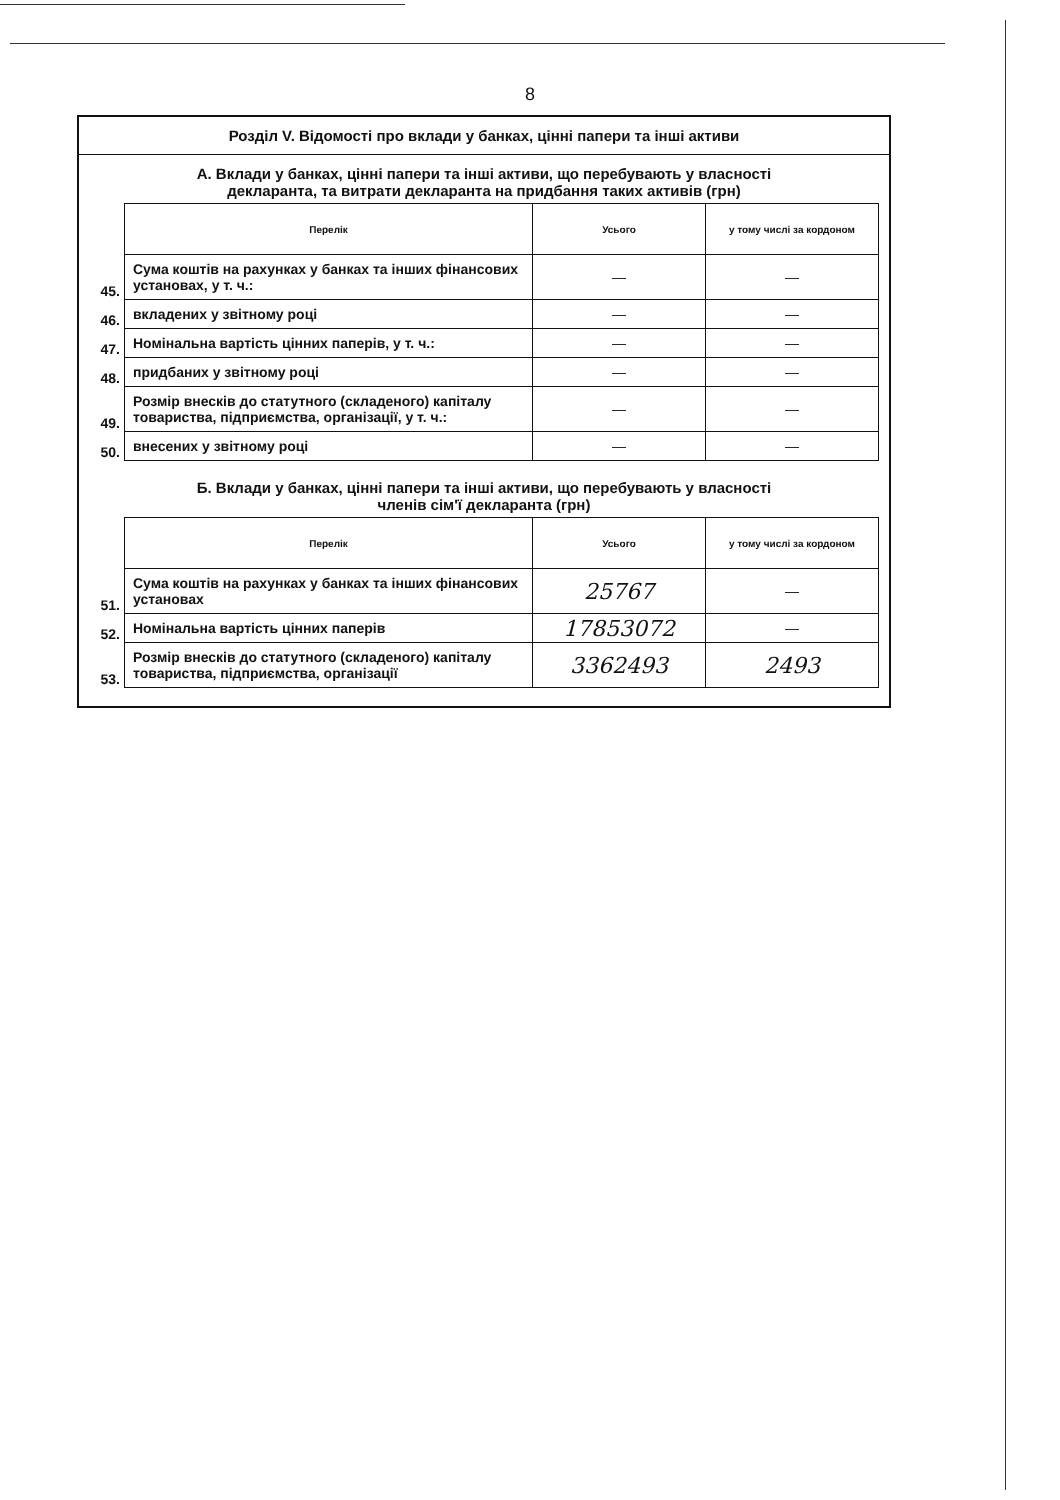8
Розділ V. Відомості про вклади у банках, цінні папери та інші активи
А. Вклади у банках, цінні папери та інші активи, що перебувають у власності
декларанта, та витрати декларанта на придбання таких активів (грн)
| | Перелік | Усього | у тому числі за кордоном |
| 45. | Сума коштів на рахунках у банках та інших фінансових установах, у т. ч.: | — | — |
| 46. | вкладених у звітному році | — | — |
| 47. | Номінальна вартість цінних паперів, у т. ч.: | — | — |
| 48. | придбаних у звітному році | — | — |
| 49. | Розмір внесків до статутного (складеного) капіталу товариства, підприємства, організації, у т. ч.: | — | — |
| 50. | внесених у звітному році | — | — |
Б. Вклади у банках, цінні папери та інші активи, що перебувають у власності
членів сім'ї декларанта (грн)
| | Перелік | Усього | у тому числі за кордоном |
| 51. | Сума коштів на рахунках у банках та інших фінансових установах | 25767 | — |
| 52. | Номінальна вартість цінних паперів | 17853072 | — |
| 53. | Розмір внесків до статутного (складеного) капіталу товариства, підприємства, організації | 3362493 | 2493 |